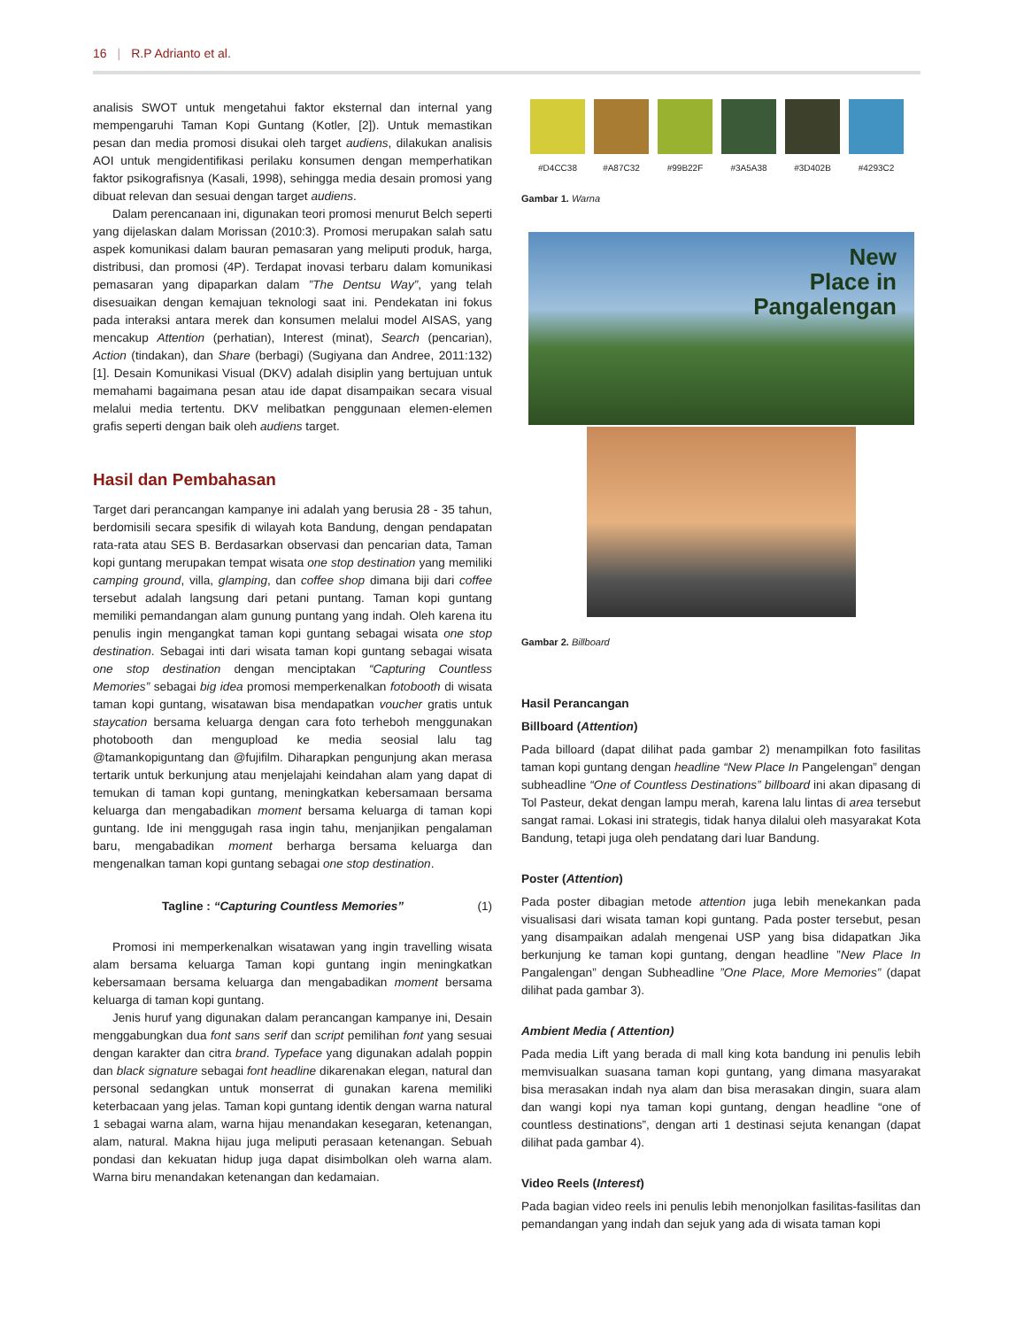16 | R.P Adrianto et al.
analisis SWOT untuk mengetahui faktor eksternal dan internal yang mempengaruhi Taman Kopi Guntang (Kotler, [2]). Untuk memastikan pesan dan media promosi disukai oleh target audiens, dilakukan analisis AOI untuk mengidentifikasi perilaku konsumen dengan memperhatikan faktor psikografisnya (Kasali, 1998), sehingga media desain promosi yang dibuat relevan dan sesuai dengan target audiens.
Dalam perencanaan ini, digunakan teori promosi menurut Belch seperti yang dijelaskan dalam Morissan (2010:3). Promosi merupakan salah satu aspek komunikasi dalam bauran pemasaran yang meliputi produk, harga, distribusi, dan promosi (4P). Terdapat inovasi terbaru dalam komunikasi pemasaran yang dipaparkan dalam ”The Dentsu Way”, yang telah disesuaikan dengan kemajuan teknologi saat ini. Pendekatan ini fokus pada interaksi antara merek dan konsumen melalui model AISAS, yang mencakup Attention (perhatian), Interest (minat), Search (pencarian), Action (tindakan), dan Share (berbagi) (Sugiyana dan Andree, 2011:132) [1]. Desain Komunikasi Visual (DKV) adalah disiplin yang bertujuan untuk memahami bagaimana pesan atau ide dapat disampaikan secara visual melalui media tertentu. DKV melibatkan penggunaan elemen-elemen grafis seperti dengan baik oleh audiens target.
Hasil dan Pembahasan
Target dari perancangan kampanye ini adalah yang berusia 28 - 35 tahun, berdomisili secara spesifik di wilayah kota Bandung, dengan pendapatan rata-rata atau SES B. Berdasarkan observasi dan pencarian data, Taman kopi guntang merupakan tempat wisata one stop destination yang memiliki camping ground, villa, glamping, dan coffee shop dimana biji dari coffee tersebut adalah langsung dari petani puntang. Taman kopi guntang memiliki pemandangan alam gunung puntang yang indah. Oleh karena itu penulis ingin mengangkat taman kopi guntang sebagai wisata one stop destination. Sebagai inti dari wisata taman kopi guntang sebagai wisata one stop destination dengan menciptakan “Capturing Countless Memories” sebagai big idea promosi memperkenalkan fotobooth di wisata taman kopi guntang, wisatawan bisa mendapatkan voucher gratis untuk staycation bersama keluarga dengan cara foto terheboh menggunakan photobooth dan mengupload ke media seosial lalu tag @tamankopiguntang dan @fujifilm. Diharapkan pengunjung akan merasa tertarik untuk berkunjung atau menjelajahi keindahan alam yang dapat di temukan di taman kopi guntang, meningkatkan kebersamaan bersama keluarga dan mengabadikan moment bersama keluarga di taman kopi guntang. Ide ini menggugah rasa ingin tahu, menjanjikan pengalaman baru, mengabadikan moment berharga bersama keluarga dan mengenalkan taman kopi guntang sebagai one stop destination.
Tagline : “Capturing Countless Memories” (1)
Promosi ini memperkenalkan wisatawan yang ingin travelling wisata alam bersama keluarga Taman kopi guntang ingin meningkatkan kebersamaan bersama keluarga dan mengabadikan moment bersama keluarga di taman kopi guntang.
Jenis huruf yang digunakan dalam perancangan kampanye ini, Desain menggabungkan dua font sans serif dan script pemilihan font yang sesuai dengan karakter dan citra brand. Typeface yang digunakan adalah poppin dan black signature sebagai font headline dikarenakan elegan, natural dan personal sedangkan untuk monserrat di gunakan karena memiliki keterbacaan yang jelas. Taman kopi guntang identik dengan warna natural 1 sebagai warna alam, warna hijau menandakan kesegaran, ketenangan, alam, natural. Makna hijau juga meliputi perasaan ketenangan. Sebuah pondasi dan kekuatan hidup juga dapat disimbolkan oleh warna alam. Warna biru menandakan ketenangan dan kedamaian.
#D4CC38 #A87C32 #99B22F #3A5A38 #3D402B #4293C2
Gambar 1. Warna
New
Place in
Pangalengan
Gambar 2. Billboard
Hasil Perancangan
Billboard (Attention)
Pada billoard (dapat dilihat pada gambar 2) menampilkan foto fasilitas taman kopi guntang dengan headline “New Place In Pangelengan” dengan subheadline “One of Countless Destinations” billboard ini akan dipasang di Tol Pasteur, dekat dengan lampu merah, karena lalu lintas di area tersebut sangat ramai. Lokasi ini strategis, tidak hanya dilalui oleh masyarakat Kota Bandung, tetapi juga oleh pendatang dari luar Bandung.
Poster (Attention)
Pada poster dibagian metode attention juga lebih menekankan pada visualisasi dari wisata taman kopi guntang. Pada poster tersebut, pesan yang disampaikan adalah mengenai USP yang bisa didapatkan Jika berkunjung ke taman kopi guntang, dengan headline ”New Place In Pangalengan” dengan Subheadline ”One Place, More Memories” (dapat dilihat pada gambar 3).
Ambient Media ( Attention)
Pada media Lift yang berada di mall king kota bandung ini penulis lebih memvisualkan suasana taman kopi guntang, yang dimana masyarakat bisa merasakan indah nya alam dan bisa merasakan dingin, suara alam dan wangi kopi nya taman kopi guntang, dengan headline “one of countless destinations”, dengan arti 1 destinasi sejuta kenangan (dapat dilihat pada gambar 4).
Video Reels (Interest)
Pada bagian video reels ini penulis lebih menonjolkan fasilitas-fasilitas dan pemandangan yang indah dan sejuk yang ada di wisata taman kopi